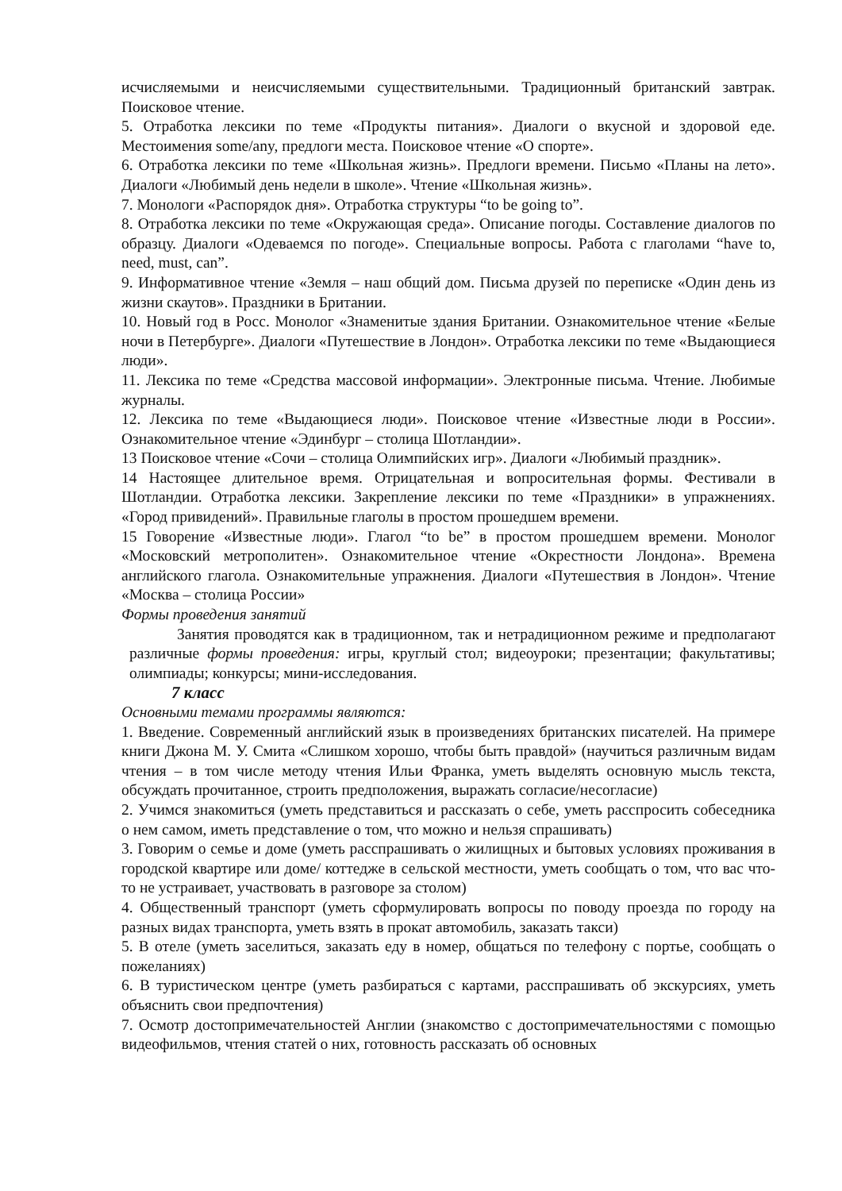исчисляемыми и неисчисляемыми существительными. Традиционный британский завтрак. Поисковое чтение.
5. Отработка лексики по теме «Продукты питания». Диалоги о вкусной и здоровой еде. Местоимения some/any, предлоги места. Поисковое чтение «О спорте».
6. Отработка лексики по теме «Школьная жизнь». Предлоги времени. Письмо «Планы на лето». Диалоги «Любимый день недели в школе». Чтение «Школьная жизнь».
7. Монологи «Распорядок дня». Отработка структуры “to be going to”.
8. Отработка лексики по теме «Окружающая среда». Описание погоды. Составление диалогов по образцу. Диалоги «Одеваемся по погоде». Специальные вопросы. Работа с глаголами “have to, need, must, can”.
9. Информативное чтение «Земля – наш общий дом. Письма друзей по переписке «Один день из жизни скаутов». Праздники в Британии.
10. Новый год в Росс. Монолог «Знаменитые здания Британии. Ознакомительное чтение «Белые ночи в Петербурге». Диалоги «Путешествие в Лондон». Отработка лексики по теме «Выдающиеся люди».
11. Лексика по теме «Средства массовой информации». Электронные письма. Чтение. Любимые журналы.
12. Лексика по теме «Выдающиеся люди». Поисковое чтение «Известные люди в России». Ознакомительное чтение «Эдинбург – столица Шотландии».
13 Поисковое чтение «Сочи – столица Олимпийских игр». Диалоги «Любимый праздник».
14 Настоящее длительное время. Отрицательная и вопросительная формы. Фестивали в Шотландии. Отработка лексики. Закрепление лексики по теме «Праздники» в упражнениях. «Город привидений». Правильные глаголы в простом прошедшем времени.
15 Говорение «Известные люди». Глагол “to be” в простом прошедшем времени. Монолог «Московский метрополитен». Ознакомительное чтение «Окрестности Лондона». Времена английского глагола. Ознакомительные упражнения. Диалоги «Путешествия в Лондон». Чтение «Москва – столица России»
Формы проведения занятий
Занятия проводятся как в традиционном, так и нетрадиционном режиме и предполагают различные формы проведения: игры, круглый стол; видеоуроки; презентации; факультативы; олимпиады; конкурсы; мини-исследования.
7 класс
Основными темами программы являются:
1. Введение. Современный английский язык в произведениях британских писателей. На примере книги Джона М. У. Смита «Слишком хорошо, чтобы быть правдой» (научиться различным видам чтения – в том числе методу чтения Ильи Франка, уметь выделять основную мысль текста, обсуждать прочитанное, строить предположения, выражать согласие/несогласие)
2. Учимся знакомиться (уметь представиться и рассказать о себе, уметь расспросить собеседника о нем самом, иметь представление о том, что можно и нельзя спрашивать)
3. Говорим о семье и доме (уметь расспрашивать о жилищных и бытовых условиях проживания в городской квартире или доме/ коттедже в сельской местности, уметь сообщать о том, что вас что-то не устраивает, участвовать в разговоре за столом)
4. Общественный транспорт (уметь сформулировать вопросы по поводу проезда по городу на разных видах транспорта, уметь взять в прокат автомобиль, заказать такси)
5. В отеле (уметь заселиться, заказать еду в номер, общаться по телефону с портье, сообщать о пожеланиях)
6. В туристическом центре (уметь разбираться с картами, расспрашивать об экскурсиях, уметь объяснить свои предпочтения)
7. Осмотр достопримечательностей Англии (знакомство с достопримечательностями с помощью видеофильмов, чтения статей о них, готовность рассказать об основных